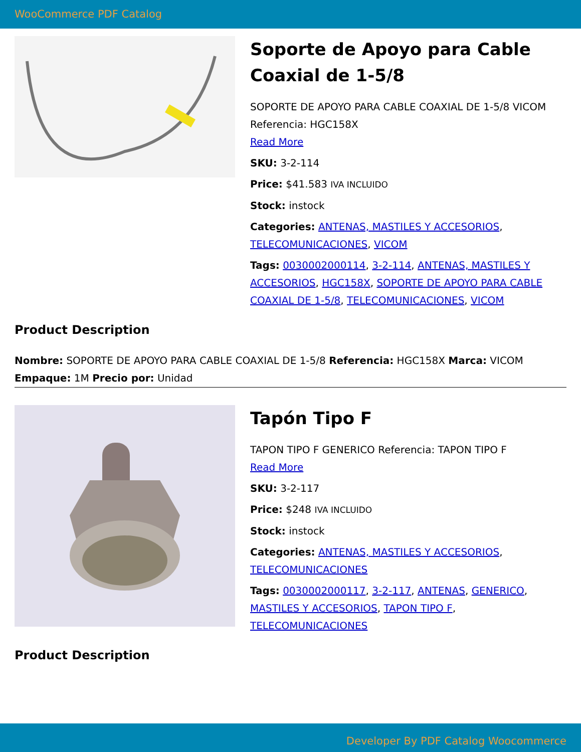WooCommerce PDF Catalog
Soporte de Apoyo para Cable Coaxial de 1-5/8
SOPORTE DE APOYO PARA CABLE COAXIAL DE 1-5/8 VICOM Referencia: HGC158X
Read More
SKU: 3-2-114
Price: $41.583 IVA INCLUIDO
Stock: instock
Categories: ANTENAS, MASTILES Y ACCESORIOS, TELECOMUNICACIONES, VICOM
Tags: 0030002000114, 3-2-114, ANTENAS, MASTILES Y ACCESORIOS, HGC158X, SOPORTE DE APOYO PARA CABLE COAXIAL DE 1-5/8, TELECOMUNICACIONES, VICOM
Product Description
Nombre: SOPORTE DE APOYO PARA CABLE COAXIAL DE 1-5/8 Referencia: HGC158X Marca: VICOM Empaque: 1M Precio por: Unidad
Tapón Tipo F
TAPON TIPO F GENERICO Referencia: TAPON TIPO F
Read More
SKU: 3-2-117
Price: $248 IVA INCLUIDO
Stock: instock
Categories: ANTENAS, MASTILES Y ACCESORIOS, TELECOMUNICACIONES
Tags: 0030002000117, 3-2-117, ANTENAS, GENERICO, MASTILES Y ACCESORIOS, TAPON TIPO F, TELECOMUNICACIONES
Product Description
Developer By PDF Catalog Woocommerce